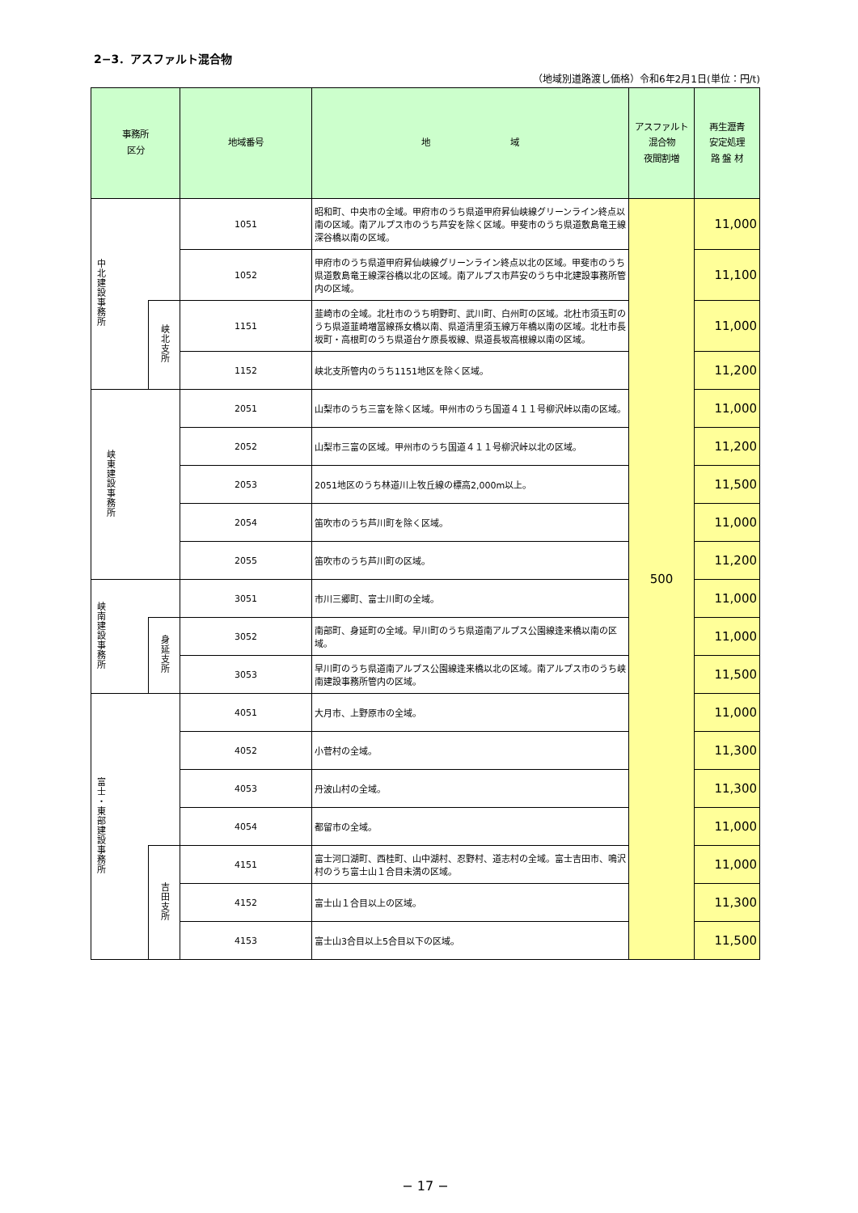2−3．アスファルト混合物
（地域別道路渡し価格）令和6年2月1日(単位：円/t)
| 事務所 区分 | | 地域番号 | 地 域 | アスファルト 混合物 夜間割増 | 再生瀝青 安定処理 路 盤 材 |
| --- | --- | --- | --- | --- | --- |
| 中北建設事務所 | | 1051 | 昭和町、中央市の全域。甲府市のうち県道甲府昇仙峡線グリーンライン終点以南の区域。南アルプス市のうち芦安を除く区域。甲斐市のうち県道敷島竜王線深谷橋以南の区域。 | 500 | 11,000 |
| | | 1052 | 甲府市のうち県道甲府昇仙峡線グリーンライン終点以北の区域。甲斐市のうち県道敷島竜王線深谷橋以北の区域。南アルプス市芦安のうち中北建設事務所管内の区域。 | | 11,100 |
| | 峡北支所 | 1151 | 韮崎市の全域。北杜市のうち明野町、武川町、白州町の区域。北杜市須玉町のうち県道韮崎増冨線孫女橋以南、県道清里須玉線万年橋以南の区域。北杜市長坂町・高根町のうち県道台ケ原長坂線、県道長坂高根線以南の区域。 | | 11,000 |
| | | 1152 | 峡北支所管内のうち1151地区を除く区域。 | | 11,200 |
| 峡東建設事務所 | | 2051 | 山梨市のうち三富を除く区域。甲州市のうち国道４１１号柳沢峠以南の区域。 | | 11,000 |
| | | 2052 | 山梨市三富の区域。甲州市のうち国道４１１号柳沢峠以北の区域。 | | 11,200 |
| | | 2053 | 2051地区のうち林道川上牧丘線の標高2,000m以上。 | | 11,500 |
| | | 2054 | 笛吹市のうち芦川町を除く区域。 | | 11,000 |
| | | 2055 | 笛吹市のうち芦川町の区域。 | | 11,200 |
| 峡南建設事務所 | | 3051 | 市川三郷町、富士川町の全域。 | | 11,000 |
| | 身延支所 | 3052 | 南部町、身延町の全域。早川町のうち県道南アルプス公園線逢来橋以南の区域。 | | 11,000 |
| | | 3053 | 早川町のうち県道南アルプス公園線逢来橋以北の区域。南アルプス市のうち峡南建設事務所管内の区域。 | | 11,500 |
| 富士・東部建設事務所 | | 4051 | 大月市、上野原市の全域。 | | 11,000 |
| | | 4052 | 小菅村の全域。 | | 11,300 |
| | | 4053 | 丹波山村の全域。 | | 11,300 |
| | | 4054 | 都留市の全域。 | | 11,000 |
| | 吉田支所 | 4151 | 富士河口湖町、西桂町、山中湖村、忍野村、道志村の全域。富士吉田市、鳴沢村のうち富士山１合目未満の区域。 | | 11,000 |
| | | 4152 | 富士山１合目以上の区域。 | | 11,300 |
| | | 4153 | 富士山3合目以上5合目以下の区域。 | | 11,500 |
− 17 −